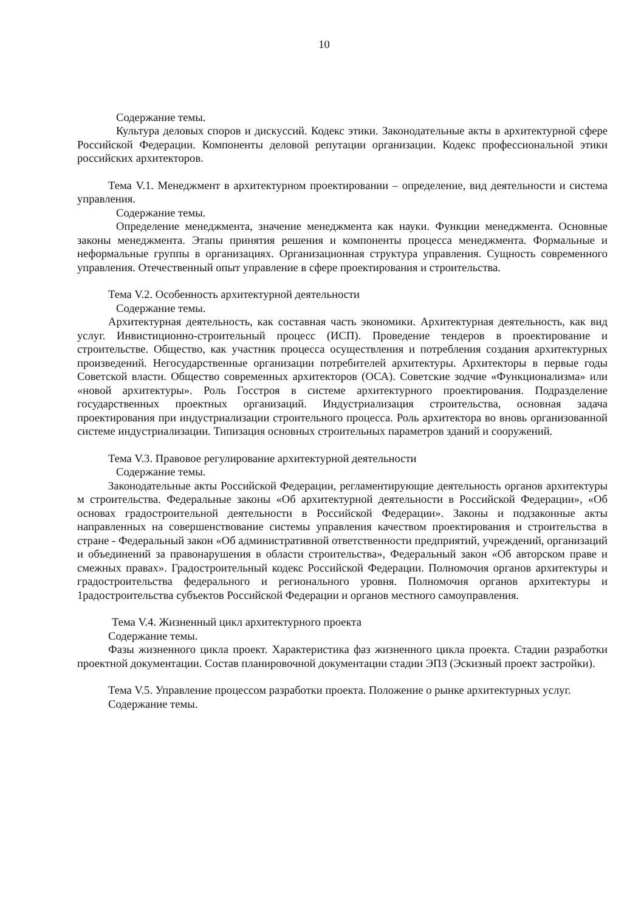10
Содержание темы.
Культура деловых споров и дискуссий. Кодекс этики. Законодательные акты в архитектурной сфере Российской Федерации. Компоненты деловой репутации организации. Кодекс профессиональной этики российских архитекторов.
Тема V.1. Менеджмент в архитектурном проектировании – определение, вид деятельности и система управления.
Содержание темы.
Определение менеджмента, значение менеджмента как науки. Функции менеджмента. Основные законы менеджмента. Этапы принятия решения и компоненты процесса менеджмента. Формальные и неформальные группы в организациях. Организационная структура управления. Сущность современного управления. Отечественный опыт управление в сфере проектирования и строительства.
Тема V.2. Особенность архитектурной деятельности
Содержание темы.
Архитектурная деятельность, как составная часть экономики. Архитектурная деятельность, как вид услуг. Инвистиционно-строительный процесс (ИСП). Проведение тендеров в проектирование и строительстве. Общество, как участник процесса осуществления и потребления создания архитектурных произведений. Негосударственные организации потребителей архитектуры. Архитекторы в первые годы Советской власти. Общество современных архитекторов (ОСА). Советские зодчие «Функционализма» или «новой архитектуры». Роль Госстроя в системе архитектурного проектирования. Подразделение государственных проектных организаций. Индустриализация строительства, основная задача проектирования при индустриализации строительного процесса. Роль архитектора во вновь организованной системе индустриализации. Типизация основных строительных параметров зданий и сооружений.
Тема V.3. Правовое регулирование архитектурной деятельности
Содержание темы.
Законодательные акты Российской Федерации, регламентирующие деятельность органов архитектуры м строительства. Федеральные законы «Об архитектурной деятельности в Российской Федерации», «Об основах градостроительной деятельности в Российской Федерации». Законы и подзаконные акты направленных на совершенствование системы управления качеством проектирования и строительства в стране - Федеральный закон «Об административной ответственности предприятий, учреждений, организаций и объединений за правонарушения в области строительства», Федеральный закон «Об авторском праве и смежных правах». Градостроительный кодекс Российской Федерации. Полномочия органов архитектуры и градостроительства федерального и регионального уровня. Полномочия органов архитектуры и 1радостроительства субъектов Российской Федерации и органов местного самоуправления.
Тема V.4. Жизненный цикл архитектурного проекта
Содержание темы.
Фазы жизненного цикла проект. Характеристика фаз жизненного цикла проекта. Стадии разработки проектной документации. Состав планировочной документации стадии ЭПЗ (Эскизный проект застройки).
Тема V.5. Управление процессом разработки проекта. Положение о рынке архитектурных услуг.
Содержание темы.